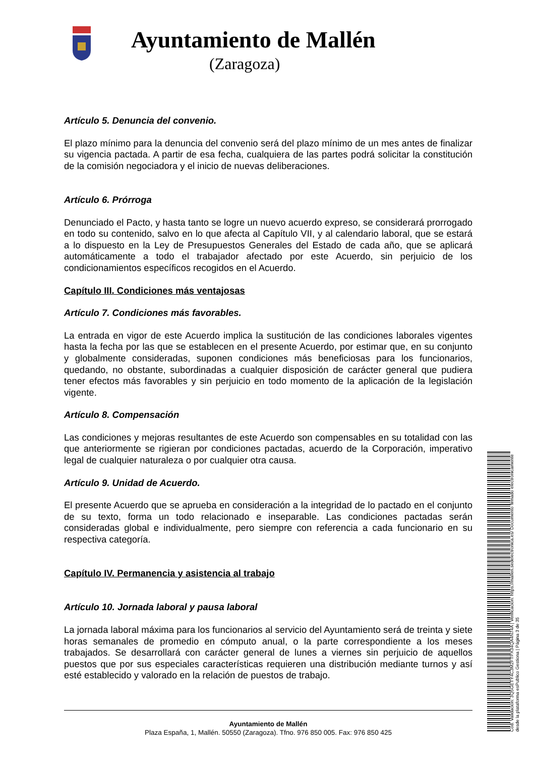Ayuntamiento de Mallén
(Zaragoza)
Artículo 5. Denuncia del convenio.
El plazo mínimo para la denuncia del convenio será del plazo mínimo de un mes antes de finalizar su vigencia pactada. A partir de esa fecha, cualquiera de las partes podrá solicitar la constitución de la comisión negociadora y el inicio de nuevas deliberaciones.
Artículo 6. Prórroga
Denunciado el Pacto, y hasta tanto se logre un nuevo acuerdo expreso, se considerará prorrogado en todo su contenido, salvo en lo que afecta al Capítulo VII, y al calendario laboral, que se estará a lo dispuesto en la Ley de Presupuestos Generales del Estado de cada año, que se aplicará automáticamente a todo el trabajador afectado por este Acuerdo, sin perjuicio de los condicionamientos específicos recogidos en el Acuerdo.
Capítulo III. Condiciones más ventajosas
Artículo 7. Condiciones más favorables.
La entrada en vigor de este Acuerdo implica la sustitución de las condiciones laborales vigentes hasta la fecha por las que se establecen en el presente Acuerdo, por estimar que, en su conjunto y globalmente consideradas, suponen condiciones más beneficiosas para los funcionarios, quedando, no obstante, subordinadas a cualquier disposición de carácter general que pudiera tener efectos más favorables y sin perjuicio en todo momento de la aplicación de la legislación vigente.
Artículo 8. Compensación
Las condiciones y mejoras resultantes de este Acuerdo son compensables en su totalidad con las que anteriormente se rigieran por condiciones pactadas, acuerdo de la Corporación, imperativo legal de cualquier naturaleza o por cualquier otra causa.
Artículo 9. Unidad de Acuerdo.
El presente Acuerdo que se aprueba en consideración a la integridad de lo pactado en el conjunto de su texto, forma un todo relacionado e inseparable. Las condiciones pactadas serán consideradas global e individualmente, pero siempre con referencia a cada funcionario en su respectiva categoría.
Capítulo IV. Permanencia y asistencia al trabajo
Artículo 10. Jornada laboral y pausa laboral
La jornada laboral máxima para los funcionarios al servicio del Ayuntamiento será de treinta y siete horas semanales de promedio en cómputo anual, o la parte correspondiente a los meses trabajados. Se desarrollará con carácter general de lunes a viernes sin perjuicio de aquellos puestos que por sus especiales características requieren una distribución mediante turnos y así esté establecido y valorado en la relación de puestos de trabajo.
Ayuntamiento de Mallén
Plaza España, 1, Mallén. 50550 (Zaragoza). Tfno. 976 850 005. Fax: 976 850 425
Cód. Validación: 3Q5GETY4C3M2FTPX34QA4N74A | Verificación: https://mallen.sedelectronica.es/ Documento firmado electrónicamente desde la plataforma esPublico Gestiona | Página 3 de 35